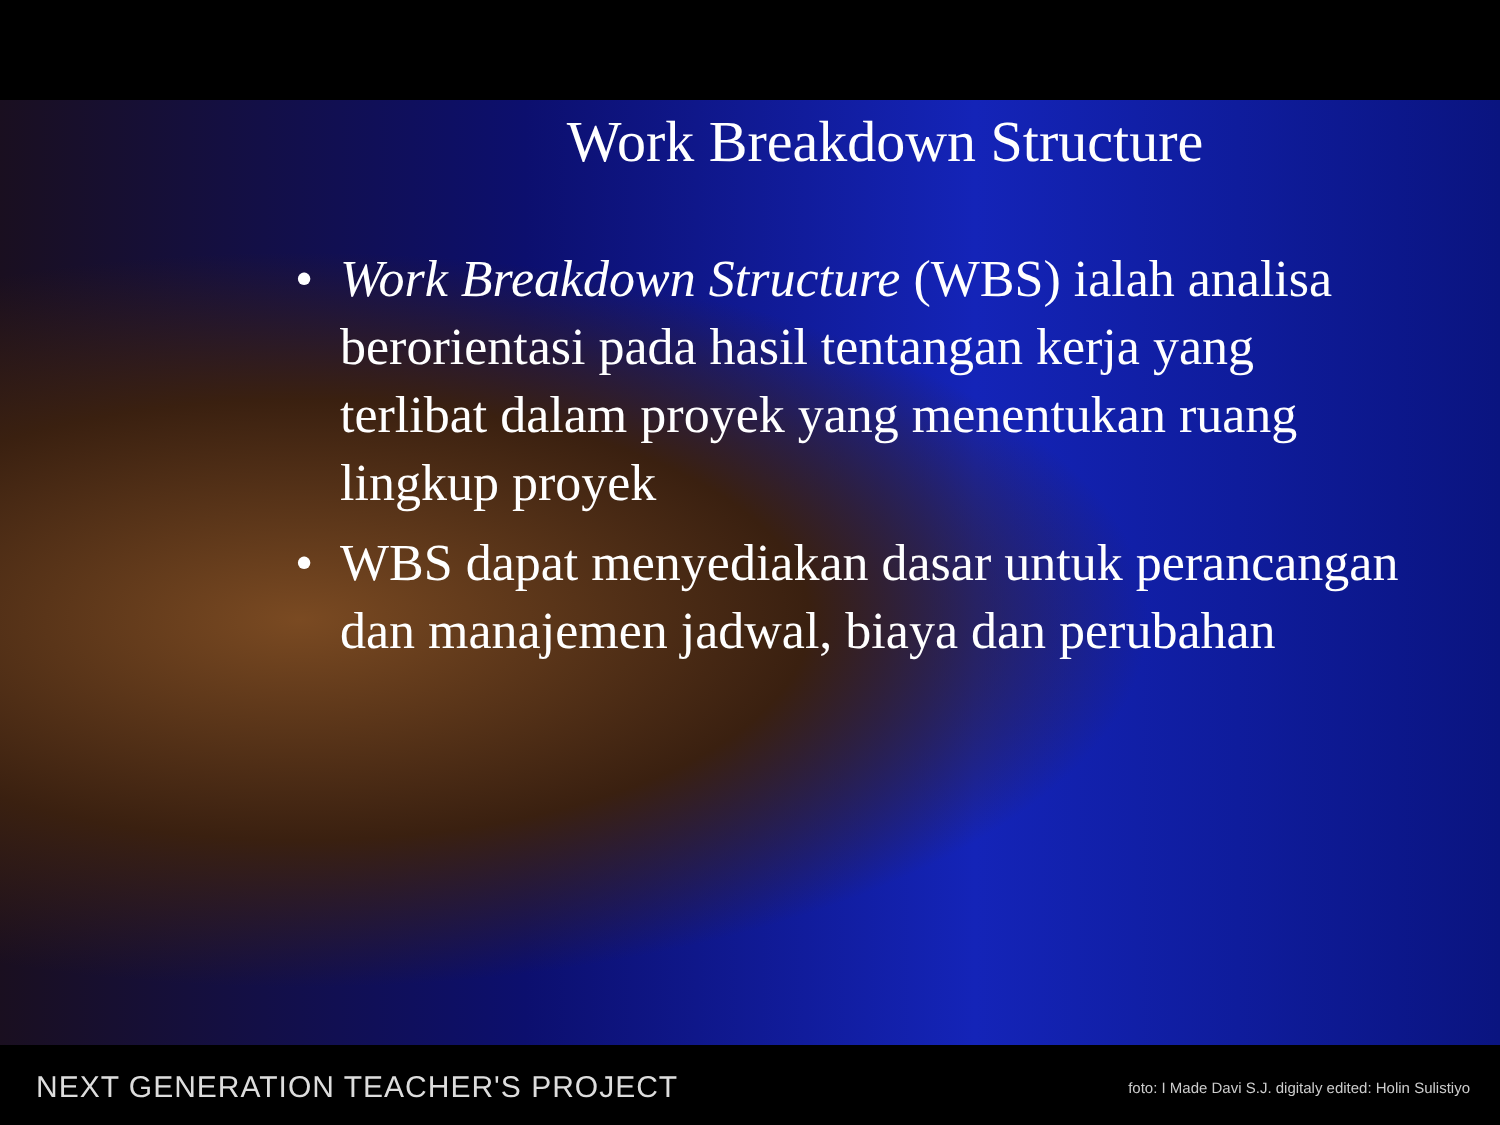Work Breakdown Structure
• Work Breakdown Structure (WBS) ialah analisa berorientasi pada hasil tentangan kerja yang terlibat dalam proyek yang menentukan ruang lingkup proyek
• WBS dapat menyediakan dasar untuk perancangan dan manajemen jadwal, biaya dan perubahan
NEXT GENERATION TEACHER'S PROJECT foto: I Made Davi S.J. digitaly edited: Holin Sulistiyo